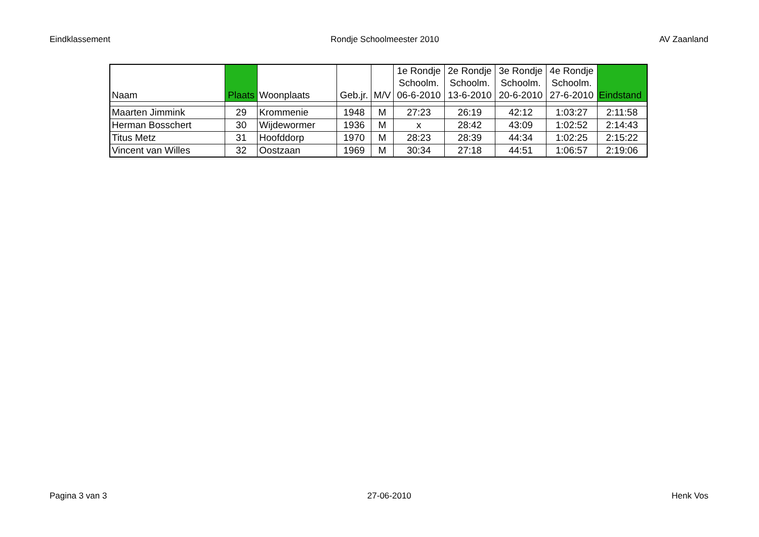Eindklassement Rondje Schoolmeester 2010 AV Zaanland
| Naam | Plaats | Woonplaats | Geb.jr. | M/V | 1e Rondje Schoolm. 06-6-2010 | 2e Rondje Schoolm. 13-6-2010 | 3e Rondje Schoolm. 20-6-2010 | 4e Rondje Schoolm. 27-6-2010 | Eindstand |
| --- | --- | --- | --- | --- | --- | --- | --- | --- | --- |
| Maarten Jimmink | 29 | Krommenie | 1948 | M | 27:23 | 26:19 | 42:12 | 1:03:27 | 2:11:58 |
| Herman Bosschert | 30 | Wijdewormer | 1936 | M | x | 28:42 | 43:09 | 1:02:52 | 2:14:43 |
| Titus Metz | 31 | Hoofddorp | 1970 | M | 28:23 | 28:39 | 44:34 | 1:02:25 | 2:15:22 |
| Vincent van Willes | 32 | Oostzaan | 1969 | M | 30:34 | 27:18 | 44:51 | 1:06:57 | 2:19:06 |
Pagina 3 van 3 27-06-2010 Henk Vos